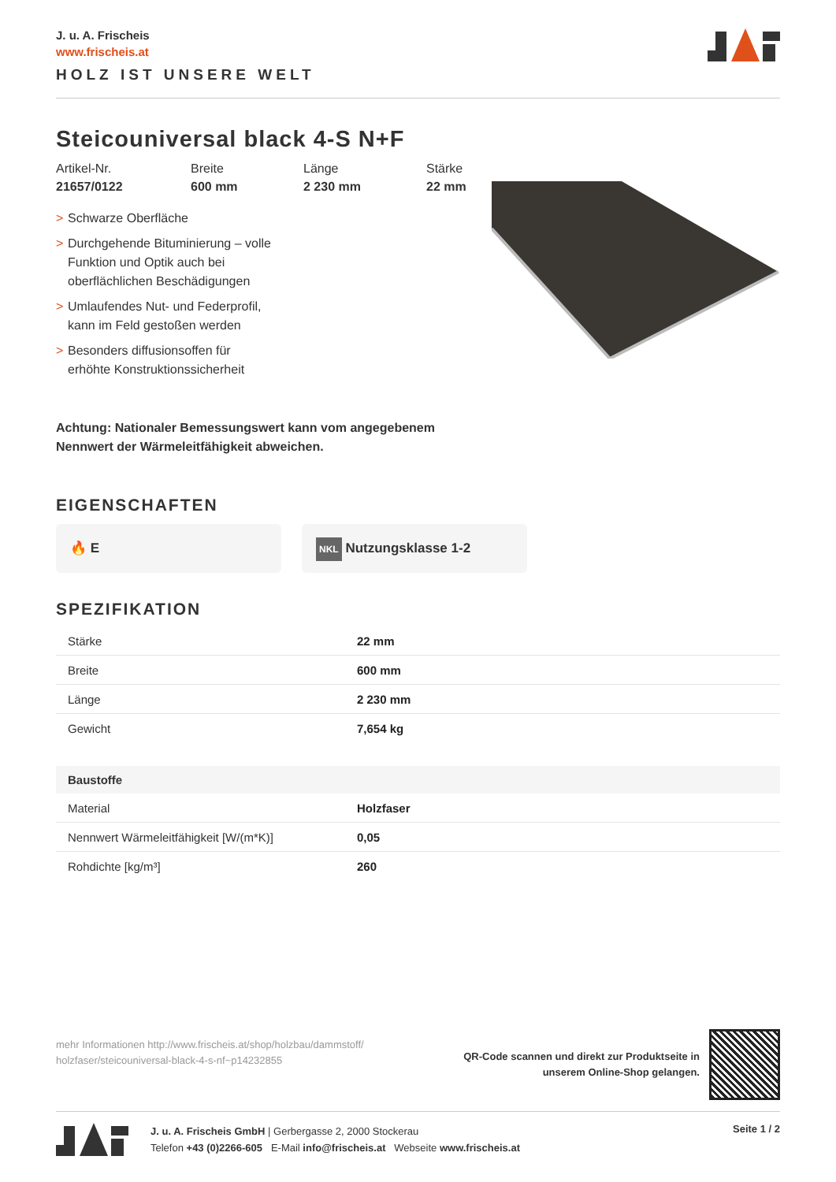J. u. A. Frischeis
www.frischeis.at
HOLZ IST UNSERE WELT
Steicouniversal black 4-S N+F
Artikel-Nr.
21657/0122
Breite
600 mm
Länge
2 230 mm
Stärke
22 mm
> Schwarze Oberfläche
> Durchgehende Bituminierung – volle Funktion und Optik auch bei oberflächlichen Beschädigungen
> Umlaufendes Nut- und Federprofil, kann im Feld gestoßen werden
> Besonders diffusionsoffen für erhöhte Konstruktionssicherheit
Achtung: Nationaler Bemessungswert kann vom angegebenem
Nennwert der Wärmeleitfähigkeit abweichen.
EIGENSCHAFTEN
🔥 E
NKL Nutzungsklasse 1-2
SPEZIFIKATION
| Stärke | 22 mm |
| Breite | 600 mm |
| Länge | 2 230 mm |
| Gewicht | 7,654 kg |
| Baustoffe | |
| Material | Holzfaser |
| Nennwert Wärmeleitfähigkeit [W/(m*K)] | 0,05 |
| Rohdichte [kg/m³] | 260 |
mehr Informationen http://www.frischeis.at/shop/holzbau/dammstoff/
holzfaser/steicouniversal-black-4-s-nf~p14232855
QR-Code scannen und direkt zur Produktseite in
unserem Online-Shop gelangen.
J. u. A. Frischeis GmbH | Gerbergasse 2, 2000 Stockerau
Telefon +43 (0)2266-605 E-Mail info@frischeis.at Webseite www.frischeis.at
Seite 1 / 2